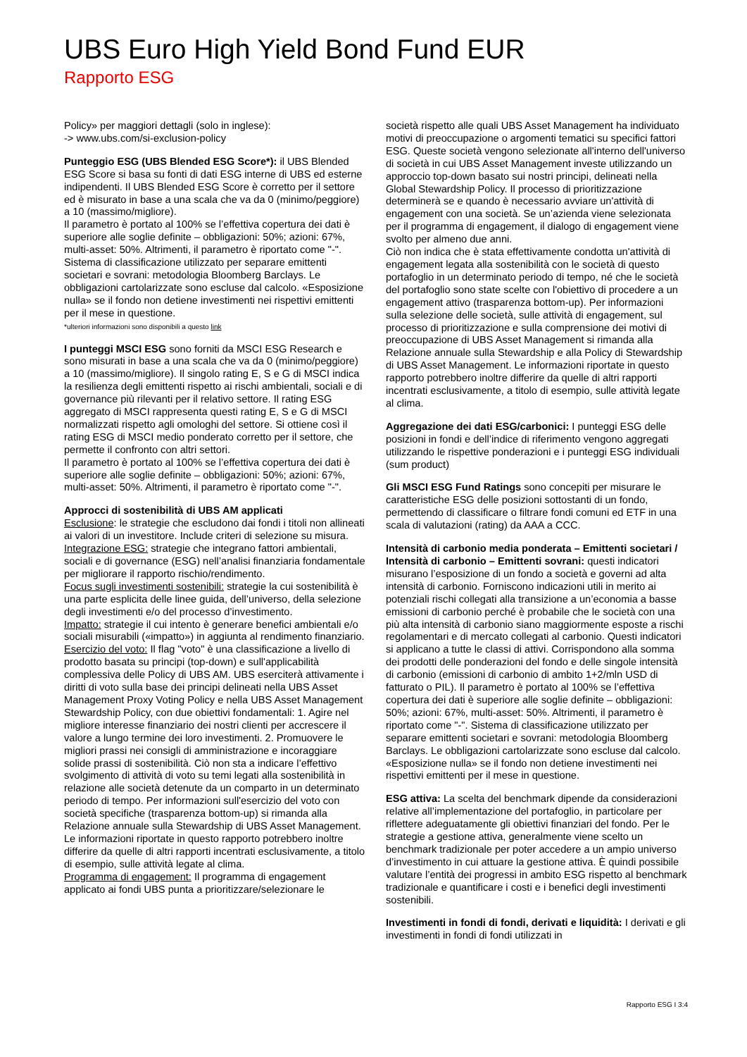UBS Euro High Yield Bond Fund EUR
Rapporto ESG
Policy» per maggiori dettagli (solo in inglese):
-> www.ubs.com/si-exclusion-policy
Punteggio ESG (UBS Blended ESG Score*): il UBS Blended ESG Score si basa su fonti di dati ESG interne di UBS ed esterne indipendenti. Il UBS Blended ESG Score è corretto per il settore ed è misurato in base a una scala che va da 0 (minimo/peggiore) a 10 (massimo/migliore).
Il parametro è portato al 100% se l’effettiva copertura dei dati è superiore alle soglie definite – obbligazioni: 50%; azioni: 67%, multi-asset: 50%. Altrimenti, il parametro è riportato come "-".
Sistema di classificazione utilizzato per separare emittenti societari e sovrani: metodologia Bloomberg Barclays. Le obbligazioni cartolarizzate sono escluse dal calcolo. «Esposizione nulla» se il fondo non detiene investimenti nei rispettivi emittenti per il mese in questione.
*ulteriori informazioni sono disponibili a questo link
I punteggi MSCI ESG sono forniti da MSCI ESG Research e sono misurati in base a una scala che va da 0 (minimo/peggiore) a 10 (massimo/migliore). Il singolo rating E, S e G di MSCI indica la resilienza degli emittenti rispetto ai rischi ambientali, sociali e di governance più rilevanti per il relativo settore. Il rating ESG aggregato di MSCI rappresenta questi rating E, S e G di MSCI normalizzati rispetto agli omologhi del settore. Si ottiene così il rating ESG di MSCI medio ponderato corretto per il settore, che permette il confronto con altri settori.
Il parametro è portato al 100% se l’effettiva copertura dei dati è superiore alle soglie definite – obbligazioni: 50%; azioni: 67%, multi-asset: 50%. Altrimenti, il parametro è riportato come "-".
Approcci di sostenibilità di UBS AM applicati
Esclusione: le strategie che escludono dai fondi i titoli non allineati ai valori di un investitore. Include criteri di selezione su misura.
Integrazione ESG: strategie che integrano fattori ambientali, sociali e di governance (ESG) nell’analisi finanziaria fondamentale per migliorare il rapporto rischio/rendimento.
Focus sugli investimenti sostenibili: strategie la cui sostenibilità è una parte esplicita delle linee guida, dell’universo, della selezione degli investimenti e/o del processo d’investimento.
Impatto: strategie il cui intento è generare benefici ambientali e/o sociali misurabili («impatto») in aggiunta al rendimento finanziario.
Esercizio del voto: Il flag "voto" è una classificazione a livello di prodotto basata su principi (top-down) e sull'applicabilità complessiva delle Policy di UBS AM. UBS eserciterà attivamente i diritti di voto sulla base dei principi delineati nella UBS Asset Management Proxy Voting Policy e nella UBS Asset Management Stewardship Policy, con due obiettivi fondamentali: 1. Agire nel migliore interesse finanziario dei nostri clienti per accrescere il valore a lungo termine dei loro investimenti. 2. Promuovere le migliori prassi nei consigli di amministrazione e incoraggiare solide prassi di sostenibilità. Ciò non sta a indicare l’effettivo svolgimento di attività di voto su temi legati alla sostenibilità in relazione alle società detenute da un comparto in un determinato periodo di tempo. Per informazioni sull'esercizio del voto con società specifiche (trasparenza bottom-up) si rimanda alla Relazione annuale sulla Stewardship di UBS Asset Management. Le informazioni riportate in questo rapporto potrebbero inoltre differire da quelle di altri rapporti incentrati esclusivamente, a titolo di esempio, sulle attività legate al clima.
Programma di engagement: Il programma di engagement applicato ai fondi UBS punta a prioritizzare/selezionare le
società rispetto alle quali UBS Asset Management ha individuato motivi di preoccupazione o argomenti tematici su specifici fattori ESG. Queste società vengono selezionate all'interno dell'universo di società in cui UBS Asset Management investe utilizzando un approccio top-down basato sui nostri principi, delineati nella Global Stewardship Policy. Il processo di prioritizzazione determinerà se e quando è necessario avviare un'attività di engagement con una società. Se un’azienda viene selezionata per il programma di engagement, il dialogo di engagement viene svolto per almeno due anni.
Ciò non indica che è stata effettivamente condotta un'attività di engagement legata alla sostenibilità con le società di questo portafoglio in un determinato periodo di tempo, né che le società del portafoglio sono state scelte con l'obiettivo di procedere a un engagement attivo (trasparenza bottom-up). Per informazioni sulla selezione delle società, sulle attività di engagement, sul processo di prioritizzazione e sulla comprensione dei motivi di preoccupazione di UBS Asset Management si rimanda alla Relazione annuale sulla Stewardship e alla Policy di Stewardship di UBS Asset Management. Le informazioni riportate in questo rapporto potrebbero inoltre differire da quelle di altri rapporti incentrati esclusivamente, a titolo di esempio, sulle attività legate al clima.
Aggregazione dei dati ESG/carbonici: I punteggi ESG delle posizioni in fondi e dell’indice di riferimento vengono aggregati utilizzando le rispettive ponderazioni e i punteggi ESG individuali (sum product)
Gli MSCI ESG Fund Ratings sono concepiti per misurare le caratteristiche ESG delle posizioni sottostanti di un fondo, permettendo di classificare o filtrare fondi comuni ed ETF in una scala di valutazioni (rating) da AAA a CCC.
Intensità di carbonio media ponderata – Emittenti societari / Intensità di carbonio – Emittenti sovrani: questi indicatori misurano l’esposizione di un fondo a società e governi ad alta intensità di carbonio. Forniscono indicazioni utili in merito ai potenziali rischi collegati alla transizione a un’economia a basse emissioni di carbonio perché è probabile che le società con una più alta intensità di carbonio siano maggiormente esposte a rischi regolamentari e di mercato collegati al carbonio. Questi indicatori si applicano a tutte le classi di attivi. Corrispondono alla somma dei prodotti delle ponderazioni del fondo e delle singole intensità di carbonio (emissioni di carbonio di ambito 1+2/mln USD di fatturato o PIL). Il parametro è portato al 100% se l’effettiva copertura dei dati è superiore alle soglie definite – obbligazioni: 50%; azioni: 67%, multi-asset: 50%. Altrimenti, il parametro è riportato come "-". Sistema di classificazione utilizzato per separare emittenti societari e sovrani: metodologia Bloomberg Barclays. Le obbligazioni cartolarizzate sono escluse dal calcolo. «Esposizione nulla» se il fondo non detiene investimenti nei rispettivi emittenti per il mese in questione.
ESG attiva: La scelta del benchmark dipende da considerazioni relative all’implementazione del portafoglio, in particolare per riflettere adeguatamente gli obiettivi finanziari del fondo. Per le strategie a gestione attiva, generalmente viene scelto un benchmark tradizionale per poter accedere a un ampio universo d’investimento in cui attuare la gestione attiva. È quindi possibile valutare l’entità dei progressi in ambito ESG rispetto al benchmark tradizionale e quantificare i costi e i benefici degli investimenti sostenibili.
Investimenti in fondi di fondi, derivati e liquidità: I derivati e gli investimenti in fondi di fondi utilizzati in
Rapporto ESG I 3:4